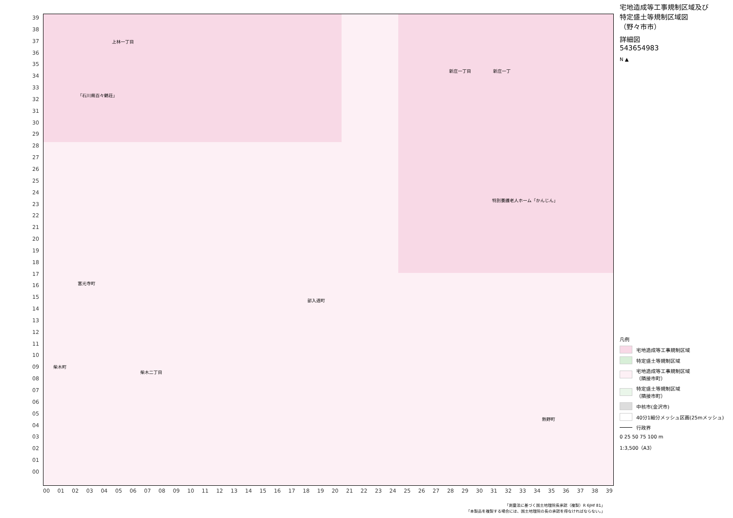39
38
37
36
35
34
33
32
31
30
29
28
27
26
25
24
23
22
21
20
19
18
17
16
15
14
13
12
11
10
09
08
07
06
05
04
03
02
01
00
上林一丁目
「石川県百々鶴荘」
新庄一丁目 新庄一丁
特別養護老人ホーム「かんじん」
富光寺町
部入道町
柴木町
柴木二丁目
熱野町
宅地造成等工事規制区域及び
特定盛土等規制区域図
（野々市市）
詳細図
543654983
N ▲
凡例
宅地造成等工事規制区域
特定盛土等規制区域
宅地造成等工事規制区域
（隣接市町）
特定盛土等規制区域
（隣接市町）
中核市(金沢市)
40分1細分メッシュ区画(25mメッシュ)
行政界
0 25 50 75 100 m
1:3,500（A3）
00 01 02 03 04 05 06 07 08 09 10 11 12 13 14 15 16 17 18 19 20 21 22 23 24 25 26 27 28 29 30 31 32 33 34 35 36 37 38 39
「測量法に基づく国土地理院長承認（複製）R 6JHf 81」
「本製品を複製する場合には、国土地理院の長の承認を得なければならない。」